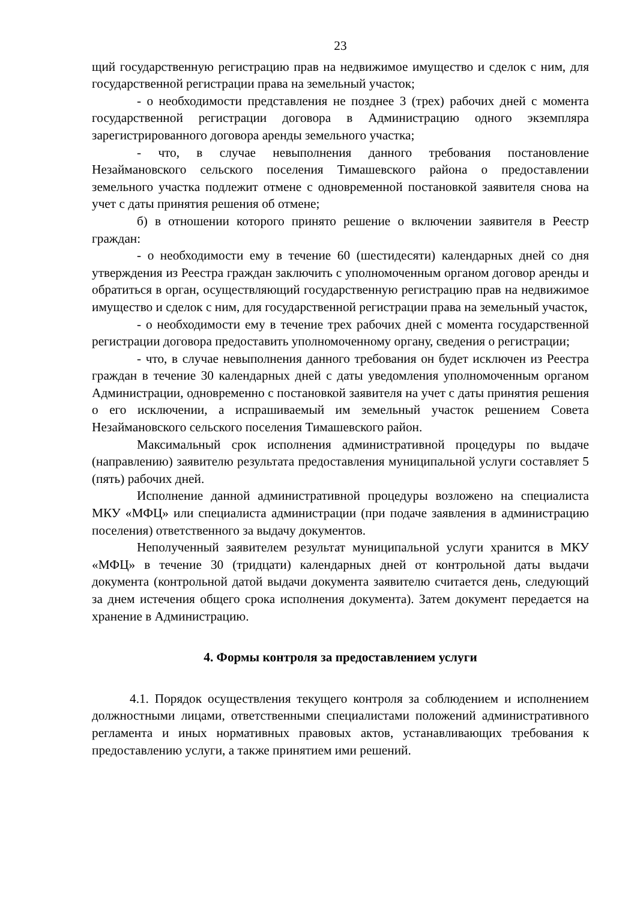23
щий государственную регистрацию прав на недвижимое имущество и сделок с ним, для государственной регистрации права на земельный участок;
- о необходимости представления не позднее 3 (трех) рабочих дней с момента государственной регистрации договора в Администрацию одного экземпляра зарегистрированного договора аренды земельного участка;
- что, в случае невыполнения данного требования постановление Незаймановского сельского поселения Тимашевского района о предоставлении земельного участка подлежит отмене с одновременной постановкой заявителя снова на учет с даты принятия решения об отмене;
б) в отношении которого принято решение о включении заявителя в Реестр граждан:
- о необходимости ему в течение 60 (шестидесяти) календарных дней со дня утверждения из Реестра граждан заключить с уполномоченным органом договор аренды и обратиться в орган, осуществляющий государственную регистрацию прав на недвижимое имущество и сделок с ним, для государственной регистрации права на земельный участок,
- о необходимости ему в течение трех рабочих дней с момента государственной регистрации договора предоставить уполномоченному органу, сведения о регистрации;
- что, в случае невыполнения данного требования он будет исключен из Реестра граждан в течение 30 календарных дней с даты уведомления уполномоченным органом Администрации, одновременно с постановкой заявителя на учет с даты принятия решения о его исключении, а испрашиваемый им земельный участок решением Совета Незаймановского сельского поселения Тимашевского район.
Максимальный срок исполнения административной процедуры по выдаче (направлению) заявителю результата предоставления муниципальной услуги составляет 5 (пять) рабочих дней.
Исполнение данной административной процедуры возложено на специалиста МКУ «МФЦ» или специалиста администрации (при подаче заявления в администрацию поселения) ответственного за выдачу документов.
Неполученный заявителем результат муниципальной услуги хранится в МКУ «МФЦ» в течение 30 (тридцати) календарных дней от контрольной даты выдачи документа (контрольной датой выдачи документа заявителю считается день, следующий за днем истечения общего срока исполнения документа). Затем документ передается на хранение в Администрацию.
4. Формы контроля за предоставлением услуги
4.1. Порядок осуществления текущего контроля за соблюдением и исполнением должностными лицами, ответственными специалистами положений административного регламента и иных нормативных правовых актов, устанавливающих требования к предоставлению услуги, а также принятием ими решений.